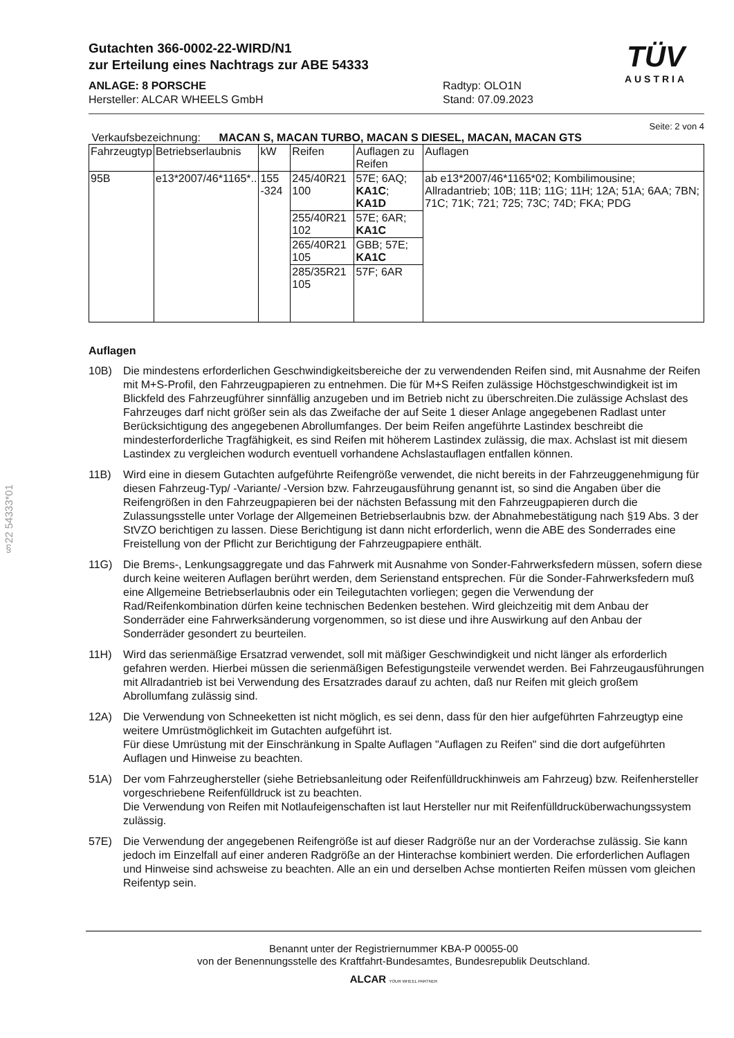§22 54333*01
Gutachten 366-0002-22-WIRD/N1
zur Erteilung eines Nachtrags zur ABE 54333
ANLAGE: 8 PORSCHE
Hersteller: ALCAR WHEELS GmbH
Radtyp: OLO1N
Stand: 07.09.2023
TÜV
AUSTRIA
Seite: 2 von 4
Verkaufsbezeichnung: MACAN S, MACAN TURBO, MACAN S DIESEL, MACAN, MACAN GTS
| Fahrzeugtyp | Betriebserlaubnis | kW | Reifen | Auflagen zu Reifen | Auflagen |
| --- | --- | --- | --- | --- | --- |
| 95B | e13*2007/46*1165*.. | 155 -324 | 245/40R21 100 | 57E; 6AQ; KA1C ; KA1D | ab e13*2007/46*1165*02; Kombilimousine; Allradantrieb; 10B; 11B; 11G; 11H; 12A; 51A; 6AA; 7BN; 71C; 71K; 721; 725; 73C; 74D; FKA; PDG |
| | | | 255/40R21 102 | 57E; 6AR; KA1C | |
| | | | 265/40R21 105 | GBB; 57E; KA1C | |
| | | | 285/35R21 105 | 57F; 6AR | |
Auflagen
10B) Die mindestens erforderlichen Geschwindigkeitsbereiche der zu verwendenden Reifen sind, mit Ausnahme der Reifen mit M+S-Profil, den Fahrzeugpapieren zu entnehmen. Die für M+S Reifen zulässige Höchstgeschwindigkeit ist im Blickfeld des Fahrzeugführer sinnfällig anzugeben und im Betrieb nicht zu überschreiten.Die zulässige Achslast des Fahrzeuges darf nicht größer sein als das Zweifache der auf Seite 1 dieser Anlage angegebenen Radlast unter Berücksichtigung des angegebenen Abrollumfanges. Der beim Reifen angeführte Lastindex beschreibt die mindesterforderliche Tragfähigkeit, es sind Reifen mit höherem Lastindex zulässig, die max. Achslast ist mit diesem Lastindex zu vergleichen wodurch eventuell vorhandene Achslastauflagen entfallen können.
11B) Wird eine in diesem Gutachten aufgeführte Reifengröße verwendet, die nicht bereits in der Fahrzeuggenehmigung für diesen Fahrzeug-Typ/ -Variante/ -Version bzw. Fahrzeugausführung genannt ist, so sind die Angaben über die Reifengrößen in den Fahrzeugpapieren bei der nächsten Befassung mit den Fahrzeugpapieren durch die Zulassungsstelle unter Vorlage der Allgemeinen Betriebserlaubnis bzw. der Abnahmebestätigung nach §19 Abs. 3 der StVZO berichtigen zu lassen. Diese Berichtigung ist dann nicht erforderlich, wenn die ABE des Sonderrades eine Freistellung von der Pflicht zur Berichtigung der Fahrzeugpapiere enthält.
11G) Die Brems-, Lenkungsaggregate und das Fahrwerk mit Ausnahme von Sonder-Fahrwerksfedern müssen, sofern diese durch keine weiteren Auflagen berührt werden, dem Serienstand entsprechen. Für die Sonder-Fahrwerksfedern muß eine Allgemeine Betriebserlaubnis oder ein Teilegutachten vorliegen; gegen die Verwendung der Rad/Reifenkombination dürfen keine technischen Bedenken bestehen. Wird gleichzeitig mit dem Anbau der Sonderräder eine Fahrwerksänderung vorgenommen, so ist diese und ihre Auswirkung auf den Anbau der Sonderräder gesondert zu beurteilen.
11H) Wird das serienmäßige Ersatzrad verwendet, soll mit mäßiger Geschwindigkeit und nicht länger als erforderlich gefahren werden. Hierbei müssen die serienmäßigen Befestigungsteile verwendet werden. Bei Fahrzeugausführungen mit Allradantrieb ist bei Verwendung des Ersatzrades darauf zu achten, daß nur Reifen mit gleich großem Abrollumfang zulässig sind.
12A) Die Verwendung von Schneeketten ist nicht möglich, es sei denn, dass für den hier aufgeführten Fahrzeugtyp eine weitere Umrüstmöglichkeit im Gutachten aufgeführt ist.
Für diese Umrüstung mit der Einschränkung in Spalte Auflagen "Auflagen zu Reifen" sind die dort aufgeführten Auflagen und Hinweise zu beachten.
51A) Der vom Fahrzeughersteller (siehe Betriebsanleitung oder Reifenfülldruckhinweis am Fahrzeug) bzw. Reifenhersteller vorgeschriebene Reifenfülldruck ist zu beachten.
Die Verwendung von Reifen mit Notlaufeigenschaften ist laut Hersteller nur mit Reifenfülldrucküberwachungssystem zulässig.
57E) Die Verwendung der angegebenen Reifengröße ist auf dieser Radgröße nur an der Vorderachse zulässig. Sie kann jedoch im Einzelfall auf einer anderen Radgröße an der Hinterachse kombiniert werden. Die erforderlichen Auflagen und Hinweise sind achsweise zu beachten. Alle an ein und derselben Achse montierten Reifen müssen vom gleichen Reifentyp sein.
Benannt unter der Registriernummer KBA-P 00055-00
von der Benennungsstelle des Kraftfahrt-Bundesamtes, Bundesrepublik Deutschland.
ALCAR YOUR WHEEL PARTNER